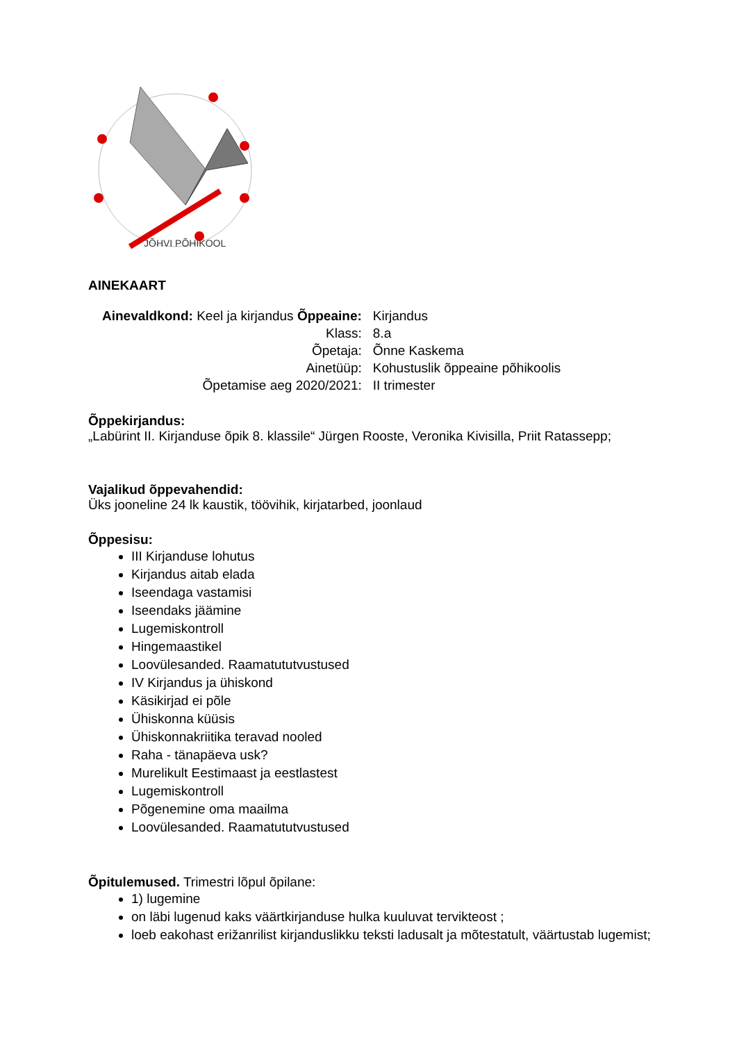JÕHVI PÕHIKOOL
AINEKAART
| Ainevaldkond: Keel ja kirjandus Õppeaine: | Kirjandus |
| Klass: | 8.a |
| Õpetaja: | Õnne Kaskema |
| Ainetüüp: | Kohustuslik õppeaine põhikoolis |
| Õpetamise aeg 2020/2021: | II trimester |
Õppekirjandus:
„Labürint II. Kirjanduse õpik 8. klassile“ Jürgen Rooste, Veronika Kivisilla, Priit Ratassepp;
Vajalikud õppevahendid:
Üks jooneline 24 lk kaustik, töövihik, kirjatarbed, joonlaud
Õppesisu:
III Kirjanduse lohutus
Kirjandus aitab elada
Iseendaga vastamisi
Iseendaks jäämine
Lugemiskontroll
Hingemaastikel
Loovülesanded. Raamatututvustused
IV Kirjandus ja ühiskond
Käsikirjad ei põle
Ühiskonna küüsis
Ühiskonnakriitika teravad nooled
Raha - tänapäeva usk?
Murelikult Eestimaast ja eestlastest
Lugemiskontroll
Põgenemine oma maailma
Loovülesanded. Raamatututvustused
Õpitulemused. Trimestri lõpul õpilane:
1) lugemine
on läbi lugenud kaks väärtkirjanduse hulka kuuluvat tervikteost ;
loeb eakohast erižanrilist kirjanduslikku teksti ladusalt ja mõtestatult, väärtustab lugemist;